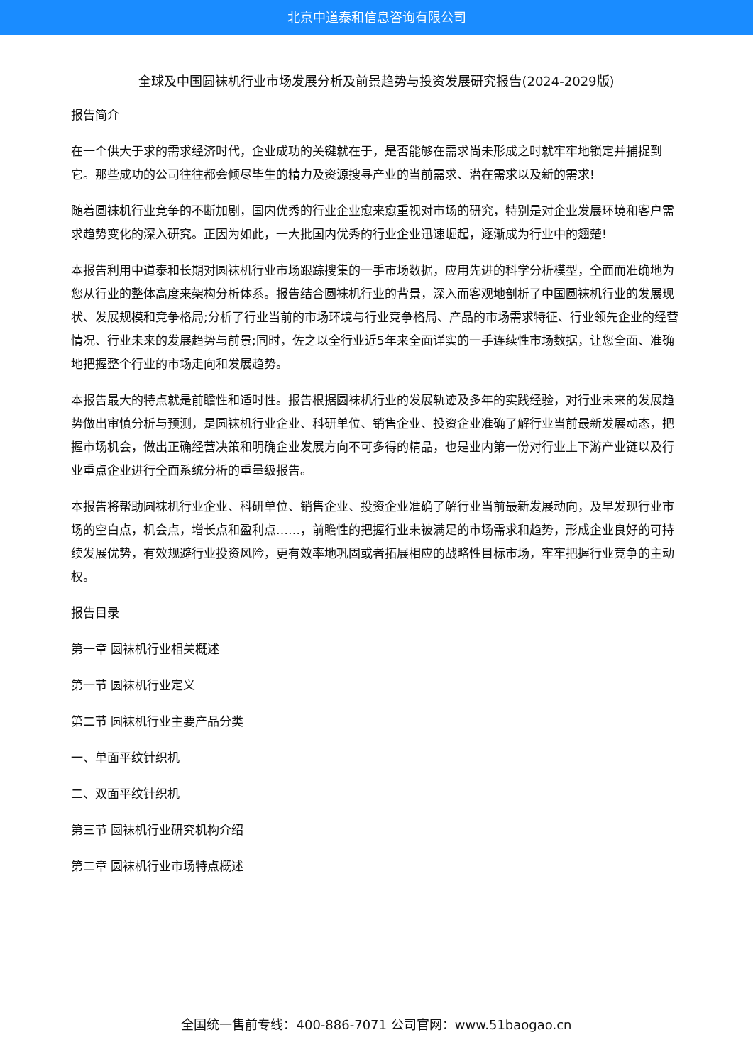北京中道泰和信息咨询有限公司
全球及中国圆袜机行业市场发展分析及前景趋势与投资发展研究报告(2024-2029版)
报告简介
在一个供大于求的需求经济时代，企业成功的关键就在于，是否能够在需求尚未形成之时就牢牢地锁定并捕捉到它。那些成功的公司往往都会倾尽毕生的精力及资源搜寻产业的当前需求、潜在需求以及新的需求!
随着圆袜机行业竞争的不断加剧，国内优秀的行业企业愈来愈重视对市场的研究，特别是对企业发展环境和客户需求趋势变化的深入研究。正因为如此，一大批国内优秀的行业企业迅速崛起，逐渐成为行业中的翘楚!
本报告利用中道泰和长期对圆袜机行业市场跟踪搜集的一手市场数据，应用先进的科学分析模型，全面而准确地为您从行业的整体高度来架构分析体系。报告结合圆袜机行业的背景，深入而客观地剖析了中国圆袜机行业的发展现状、发展规模和竞争格局;分析了行业当前的市场环境与行业竞争格局、产品的市场需求特征、行业领先企业的经营情况、行业未来的发展趋势与前景;同时，佐之以全行业近5年来全面详实的一手连续性市场数据，让您全面、准确地把握整个行业的市场走向和发展趋势。
本报告最大的特点就是前瞻性和适时性。报告根据圆袜机行业的发展轨迹及多年的实践经验，对行业未来的发展趋势做出审慎分析与预测，是圆袜机行业企业、科研单位、销售企业、投资企业准确了解行业当前最新发展动态，把握市场机会，做出正确经营决策和明确企业发展方向不可多得的精品，也是业内第一份对行业上下游产业链以及行业重点企业进行全面系统分析的重量级报告。
本报告将帮助圆袜机行业企业、科研单位、销售企业、投资企业准确了解行业当前最新发展动向，及早发现行业市场的空白点，机会点，增长点和盈利点……，前瞻性的把握行业未被满足的市场需求和趋势，形成企业良好的可持续发展优势，有效规避行业投资风险，更有效率地巩固或者拓展相应的战略性目标市场，牢牢把握行业竞争的主动权。
报告目录
第一章 圆袜机行业相关概述
第一节 圆袜机行业定义
第二节 圆袜机行业主要产品分类
一、单面平纹针织机
二、双面平纹针织机
第三节 圆袜机行业研究机构介绍
第二章 圆袜机行业市场特点概述
全国统一售前专线：400-886-7071 公司官网：www.51baogao.cn